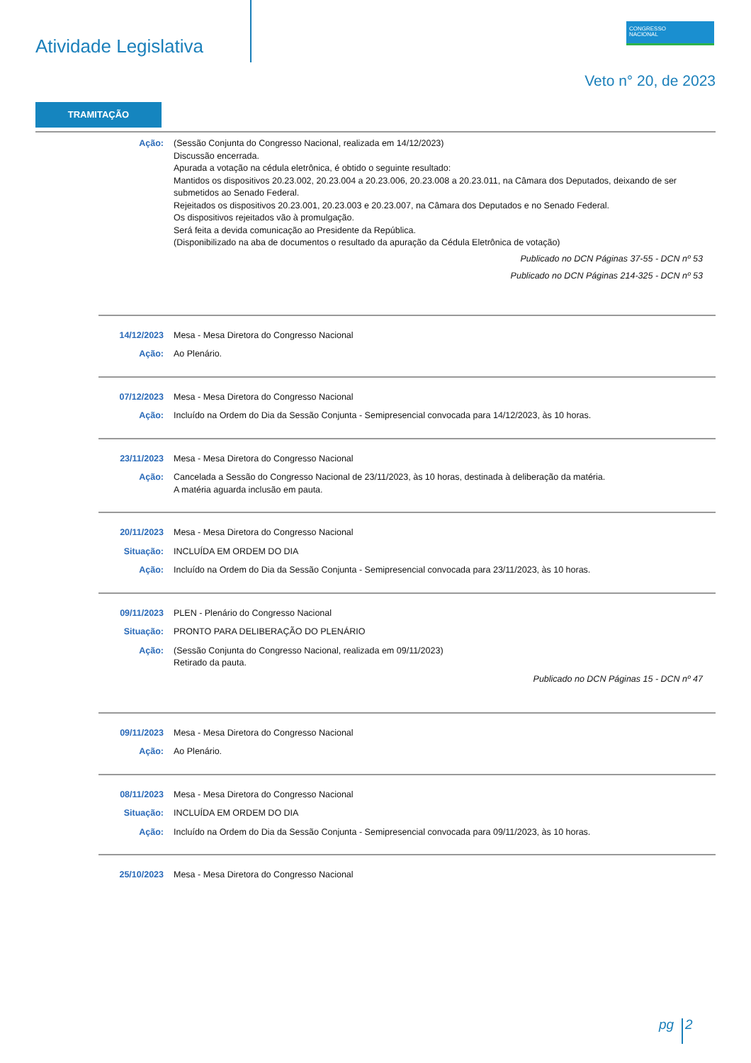Atividade Legislativa
CONGRESSO
NACIONAL
Veto n° 20, de 2023
TRAMITAÇÃO
Ação: (Sessão Conjunta do Congresso Nacional, realizada em 14/12/2023)
Discussão encerrada.
Apurada a votação na cédula eletrônica, é obtido o seguinte resultado:
Mantidos os dispositivos 20.23.002, 20.23.004 a 20.23.006, 20.23.008 a 20.23.011, na Câmara dos Deputados, deixando de ser submetidos ao Senado Federal.
Rejeitados os dispositivos 20.23.001, 20.23.003 e 20.23.007, na Câmara dos Deputados e no Senado Federal.
Os dispositivos rejeitados vão à promulgação.
Será feita a devida comunicação ao Presidente da República.
(Disponibilizado na aba de documentos o resultado da apuração da Cédula Eletrônica de votação)
Publicado no DCN Páginas 37-55 - DCN nº 53
Publicado no DCN Páginas 214-325 - DCN nº 53
14/12/2023 Mesa - Mesa Diretora do Congresso Nacional
Ação: Ao Plenário.
07/12/2023 Mesa - Mesa Diretora do Congresso Nacional
Ação: Incluído na Ordem do Dia da Sessão Conjunta - Semipresencial convocada para 14/12/2023, às 10 horas.
23/11/2023 Mesa - Mesa Diretora do Congresso Nacional
Ação: Cancelada a Sessão do Congresso Nacional de 23/11/2023, às 10 horas, destinada à deliberação da matéria.
A matéria aguarda inclusão em pauta.
20/11/2023 Mesa - Mesa Diretora do Congresso Nacional
Situação: INCLUÍDA EM ORDEM DO DIA
Ação: Incluído na Ordem do Dia da Sessão Conjunta - Semipresencial convocada para 23/11/2023, às 10 horas.
09/11/2023 PLEN - Plenário do Congresso Nacional
Situação: PRONTO PARA DELIBERAÇÃO DO PLENÁRIO
Ação: (Sessão Conjunta do Congresso Nacional, realizada em 09/11/2023)
Retirado da pauta.
Publicado no DCN Páginas 15 - DCN nº 47
09/11/2023 Mesa - Mesa Diretora do Congresso Nacional
Ação: Ao Plenário.
08/11/2023 Mesa - Mesa Diretora do Congresso Nacional
Situação: INCLUÍDA EM ORDEM DO DIA
Ação: Incluído na Ordem do Dia da Sessão Conjunta - Semipresencial convocada para 09/11/2023, às 10 horas.
25/10/2023 Mesa - Mesa Diretora do Congresso Nacional
pg 2